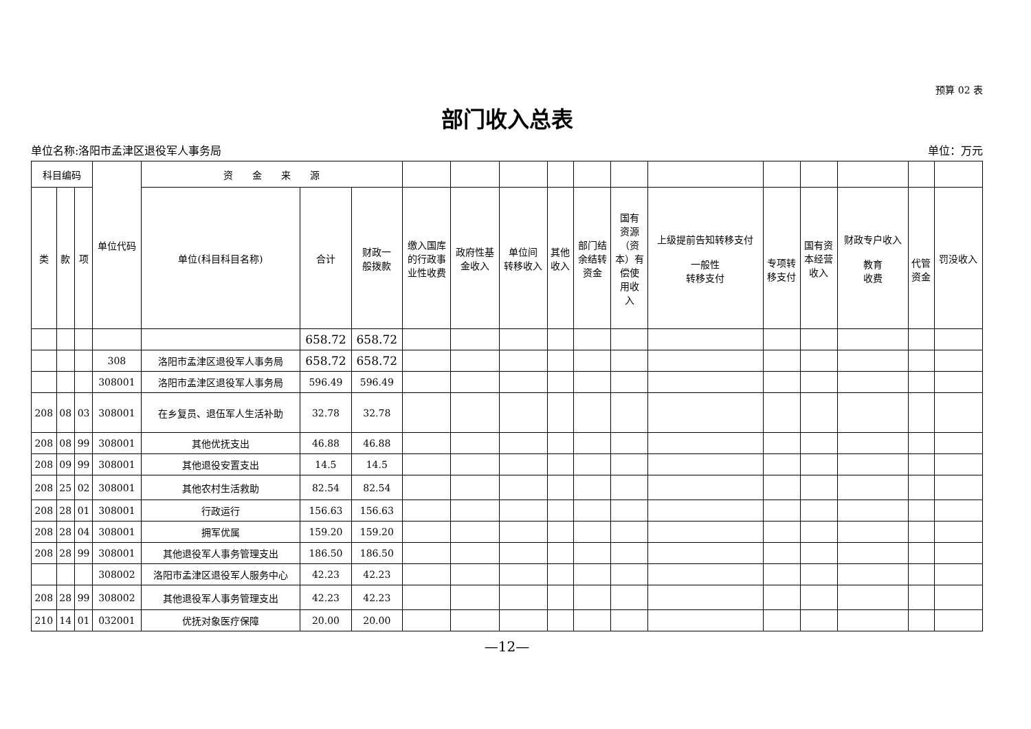预算 02 表
部门收入总表
单位名称:洛阳市孟津区退役军人事务局 单位：万元
| 科目编码 | | | 单位代码 | 资 金 来 源 | | | | | | | | | | | | | | |
| --- | --- | --- | --- | --- | --- | --- | --- | --- | --- | --- | --- | --- | --- | --- | --- | --- | --- | --- |
| 类 | 款 | 项 | | 单位(科目科目名称) | 合计 | 财政一 般拨款 | 缴入国库 的行政事 业性收费 | 政府性基 金收入 | 单位间 转移收入 | 其他 收入 | 部门结 余结转 资金 | 国有 资源 （资 本）有 偿使 用收 入 | 上级提前告知转移支付 一般性 转移支付 | 专项转 移支付 | 国有资 本经营 收入 | 财政专户收入 教育 收费 | 代管 资金 | 罚没收入 |
| | | | | | 658.72 | 658.72 | | | | | | | | | | | | |
| | | | 308 | 洛阳市孟津区退役军人事务局 | 658.72 | 658.72 | | | | | | | | | | | | |
| | | | 308001 | 洛阳市孟津区退役军人事务局 | 596.49 | 596.49 | | | | | | | | | | | | |
| 208 | 08 | 03 | 308001 | 在乡复员、退伍军人生活补助 | 32.78 | 32.78 | | | | | | | | | | | | |
| 208 | 08 | 99 | 308001 | 其他优抚支出 | 46.88 | 46.88 | | | | | | | | | | | | |
| 208 | 09 | 99 | 308001 | 其他退役安置支出 | 14.5 | 14.5 | | | | | | | | | | | | |
| 208 | 25 | 02 | 308001 | 其他农村生活救助 | 82.54 | 82.54 | | | | | | | | | | | | |
| 208 | 28 | 01 | 308001 | 行政运行 | 156.63 | 156.63 | | | | | | | | | | | | |
| 208 | 28 | 04 | 308001 | 拥军优属 | 159.20 | 159.20 | | | | | | | | | | | | |
| 208 | 28 | 99 | 308001 | 其他退役军人事务管理支出 | 186.50 | 186.50 | | | | | | | | | | | | |
| | | | 308002 | 洛阳市孟津区退役军人服务中心 | 42.23 | 42.23 | | | | | | | | | | | | |
| 208 | 28 | 99 | 308002 | 其他退役军人事务管理支出 | 42.23 | 42.23 | | | | | | | | | | | | |
| 210 | 14 | 01 | 032001 | 优抚对象医疗保障 | 20.00 | 20.00 | | | | | | | | | | | | |
—12—